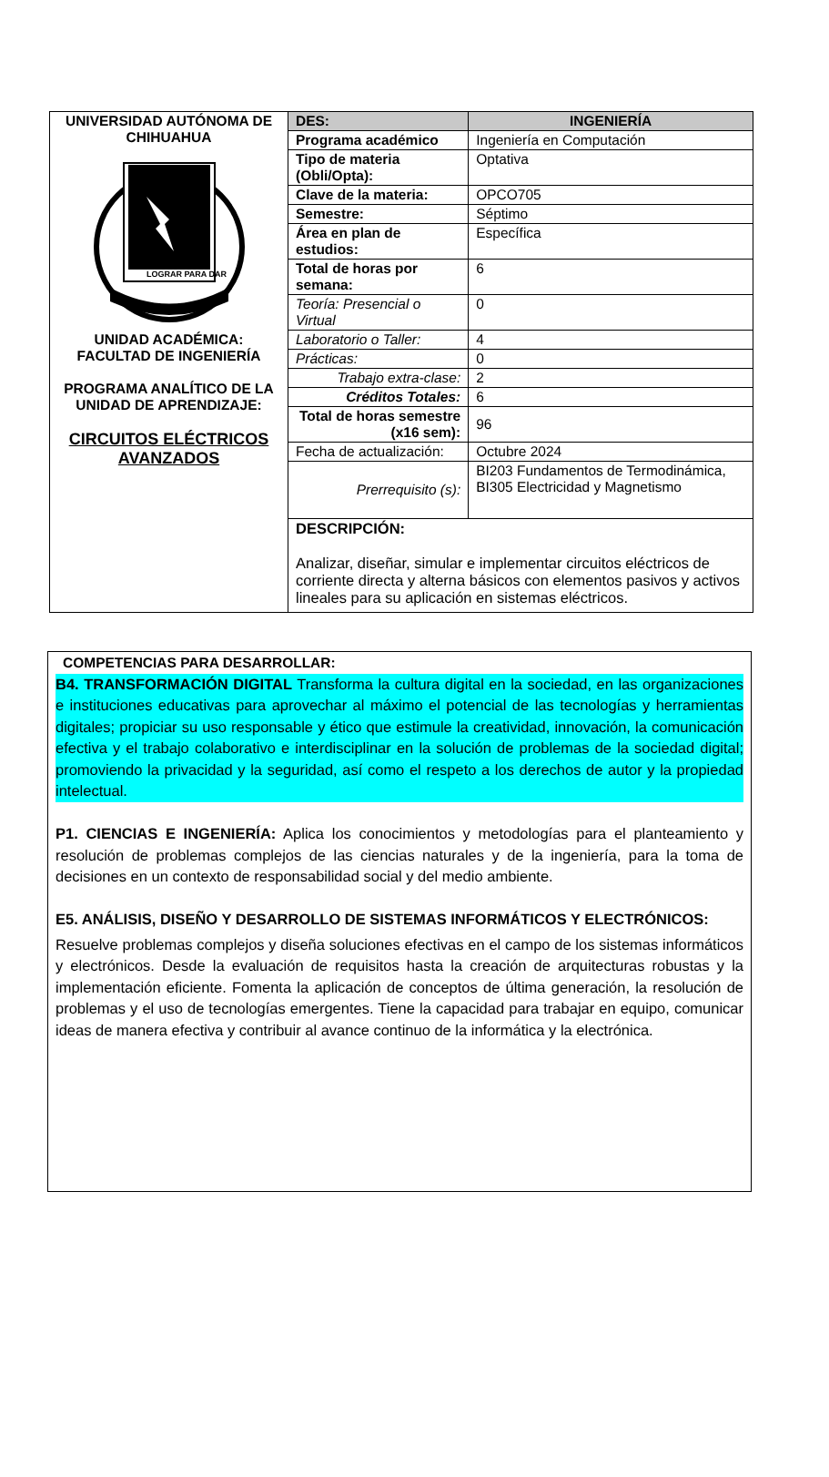| UNIVERSIDAD AUTÓNOMA DE CHIHUAHUA LOGRAR PARA DAR UNIDAD ACADÉMICA: FACULTAD DE INGENIERÍA PROGRAMA ANALÍTICO DE LA UNIDAD DE APRENDIZAJE: CIRCUITOS ELÉCTRICOS AVANZADOS | DES: | INGENIERÍA |
| | Programa académico | Ingeniería en Computación |
| | Tipo de materia (Obli/Opta): | Optativa |
| | Clave de la materia: | OPCO705 |
| | Semestre: | Séptimo |
| | Área en plan de estudios: | Específica |
| | Total de horas por semana: | 6 |
| | Teoría: Presencial o Virtual | 0 |
| | Laboratorio o Taller: | 4 |
| | Prácticas: | 0 |
| | Trabajo extra-clase: | 2 |
| | Créditos Totales: | 6 |
| | Total de horas semestre (x16 sem): | 96 |
| | Fecha de actualización: | Octubre 2024 |
| | Prerrequisito (s): | BI203 Fundamentos de Termodinámica, BI305 Electricidad y Magnetismo |
| | DESCRIPCIÓN: Analizar, diseñar, simular e implementar circuitos eléctricos de corriente directa y alterna básicos con elementos pasivos y activos lineales para su aplicación en sistemas eléctricos. | |
COMPETENCIAS PARA DESARROLLAR:
B4. TRANSFORMACIÓN DIGITAL Transforma la cultura digital en la sociedad, en las organizaciones e instituciones educativas para aprovechar al máximo el potencial de las tecnologías y herramientas digitales; propiciar su uso responsable y ético que estimule la creatividad, innovación, la comunicación efectiva y el trabajo colaborativo e interdisciplinar en la solución de problemas de la sociedad digital; promoviendo la privacidad y la seguridad, así como el respeto a los derechos de autor y la propiedad intelectual.
P1. CIENCIAS E INGENIERÍA: Aplica los conocimientos y metodologías para el planteamiento y resolución de problemas complejos de las ciencias naturales y de la ingeniería, para la toma de decisiones en un contexto de responsabilidad social y del medio ambiente.
E5. ANÁLISIS, DISEÑO Y DESARROLLO DE SISTEMAS INFORMÁTICOS Y ELECTRÓNICOS:
Resuelve problemas complejos y diseña soluciones efectivas en el campo de los sistemas informáticos y electrónicos. Desde la evaluación de requisitos hasta la creación de arquitecturas robustas y la implementación eficiente. Fomenta la aplicación de conceptos de última generación, la resolución de problemas y el uso de tecnologías emergentes. Tiene la capacidad para trabajar en equipo, comunicar ideas de manera efectiva y contribuir al avance continuo de la informática y la electrónica.